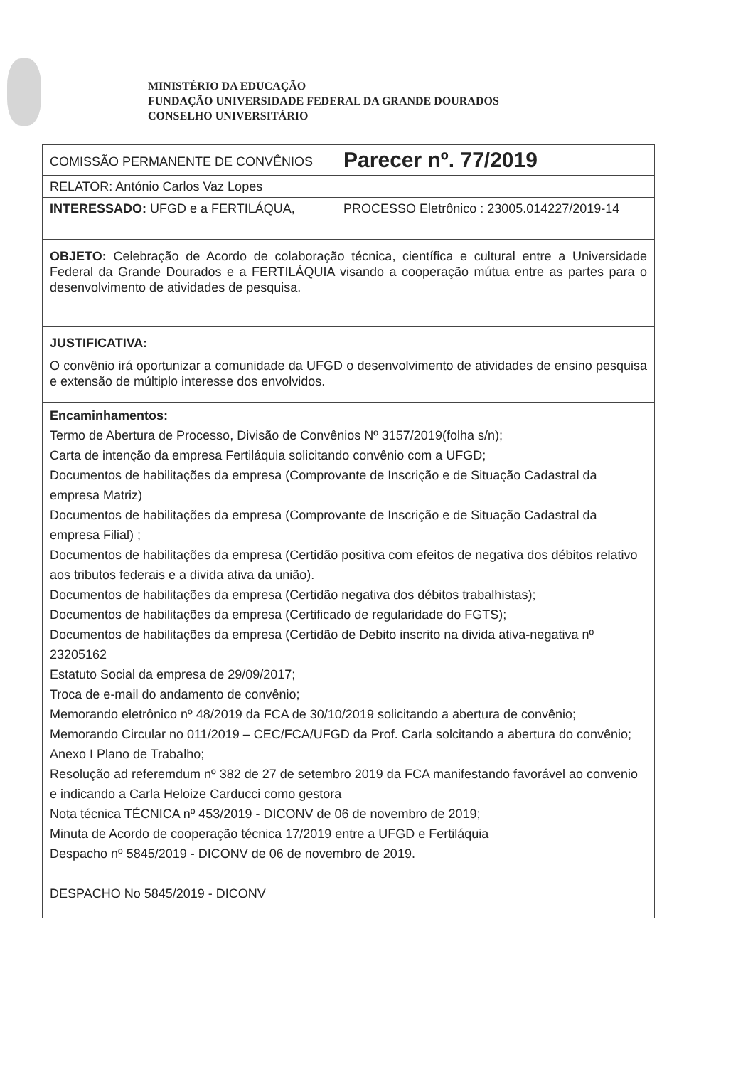MINISTÉRIO DA EDUCAÇÃO
FUNDAÇÃO UNIVERSIDADE FEDERAL DA GRANDE DOURADOS
CONSELHO UNIVERSITÁRIO
| COMISSÃO PERMANENTE DE CONVÊNIOS | Parecer nº. 77/2019 | |
| RELATOR: António Carlos Vaz Lopes | | |
| INTERESSADO: UFGD e a FERTILÁQUA, | | PROCESSO Eletrônico : 23005.014227/2019-14 |
| OBJETO: Celebração de Acordo de colaboração técnica, científica e cultural entre a Universidade Federal da Grande Dourados e a FERTILÁQUIA visando a cooperação mútua entre as partes para o desenvolvimento de atividades de pesquisa. | | |
| JUSTIFICATIVA: O convênio irá oportunizar a comunidade da UFGD o desenvolvimento de atividades de ensino pesquisa e extensão de múltiplo interesse dos envolvidos. | | |
| Encaminhamentos: Termo de Abertura de Processo, Divisão de Convênios Nº 3157/2019(folha s/n); Carta de intenção da empresa Fertiláquia solicitando convênio com a UFGD; Documentos de habilitações da empresa (Comprovante de Inscrição e de Situação Cadastral da empresa Matriz) Documentos de habilitações da empresa (Comprovante de Inscrição e de Situação Cadastral da empresa Filial) ; Documentos de habilitações da empresa (Certidão positiva com efeitos de negativa dos débitos relativo aos tributos federais e a divida ativa da união). Documentos de habilitações da empresa (Certidão negativa dos débitos trabalhistas); Documentos de habilitações da empresa (Certificado de regularidade do FGTS); Documentos de habilitações da empresa (Certidão de Debito inscrito na divida ativa-negativa nº 23205162 Estatuto Social da empresa de 29/09/2017; Troca de e-mail do andamento de convênio; Memorando eletrônico nº 48/2019 da FCA de 30/10/2019 solicitando a abertura de convênio; Memorando Circular no 011/2019 – CEC/FCA/UFGD da Prof. Carla solcitando a abertura do convênio; Anexo I Plano de Trabalho; Resolução ad referemdum nº 382 de 27 de setembro 2019 da FCA manifestando favorável ao convenio e indicando a Carla Heloize Carducci como gestora Nota técnica TÉCNICA nº 453/2019 - DICONV de 06 de novembro de 2019; Minuta de Acordo de cooperação técnica 17/2019 entre a UFGD e Fertiláquia Despacho nº 5845/2019 - DICONV de 06 de novembro de 2019. DESPACHO No 5845/2019 - DICONV | | |